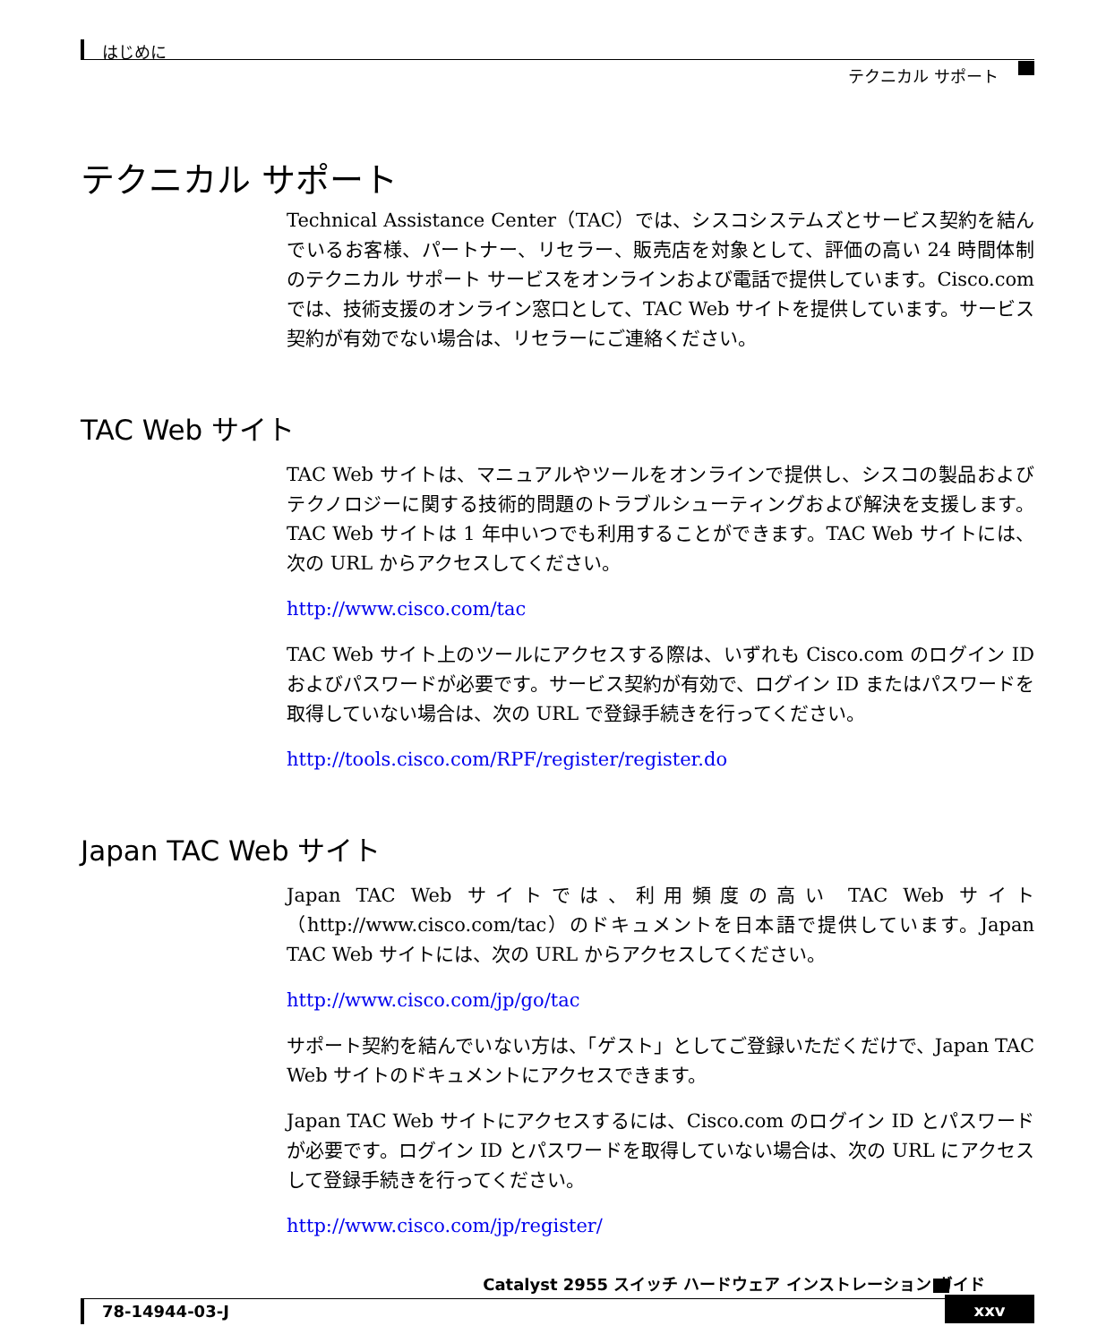はじめに
テクニカル サポート
テクニカル サポート
Technical Assistance Center（TAC）では、シスコシステムズとサービス契約を結んでいるお客様、パートナー、リセラー、販売店を対象として、評価の高い 24 時間体制のテクニカル サポート サービスをオンラインおよび電話で提供しています。Cisco.com では、技術支援のオンライン窓口として、TAC Web サイトを提供しています。サービス契約が有効でない場合は、リセラーにご連絡ください。
TAC Web サイト
TAC Web サイトは、マニュアルやツールをオンラインで提供し、シスコの製品およびテクノロジーに関する技術的問題のトラブルシューティングおよび解決を支援します。TAC Web サイトは 1 年中いつでも利用することができます。TAC Web サイトには、次の URL からアクセスしてください。
http://www.cisco.com/tac
TAC Web サイト上のツールにアクセスする際は、いずれも Cisco.com のログイン ID およびパスワードが必要です。サービス契約が有効で、ログイン ID またはパスワードを取得していない場合は、次の URL で登録手続きを行ってください。
http://tools.cisco.com/RPF/register/register.do
Japan TAC Web サイト
Japan TAC Web サイトでは、利用頻度の高い TAC Web サイト（http://www.cisco.com/tac）のドキュメントを日本語で提供しています。Japan TAC Web サイトには、次の URL からアクセスしてください。
http://www.cisco.com/jp/go/tac
サポート契約を結んでいない方は、「ゲスト」としてご登録いただくだけで、Japan TAC Web サイトのドキュメントにアクセスできます。
Japan TAC Web サイトにアクセスするには、Cisco.com のログイン ID とパスワードが必要です。ログイン ID とパスワードを取得していない場合は、次の URL にアクセスして登録手続きを行ってください。
http://www.cisco.com/jp/register/
Catalyst 2955 スイッチ ハードウェア インストレーション ガイド
78-14944-03-J
xxv